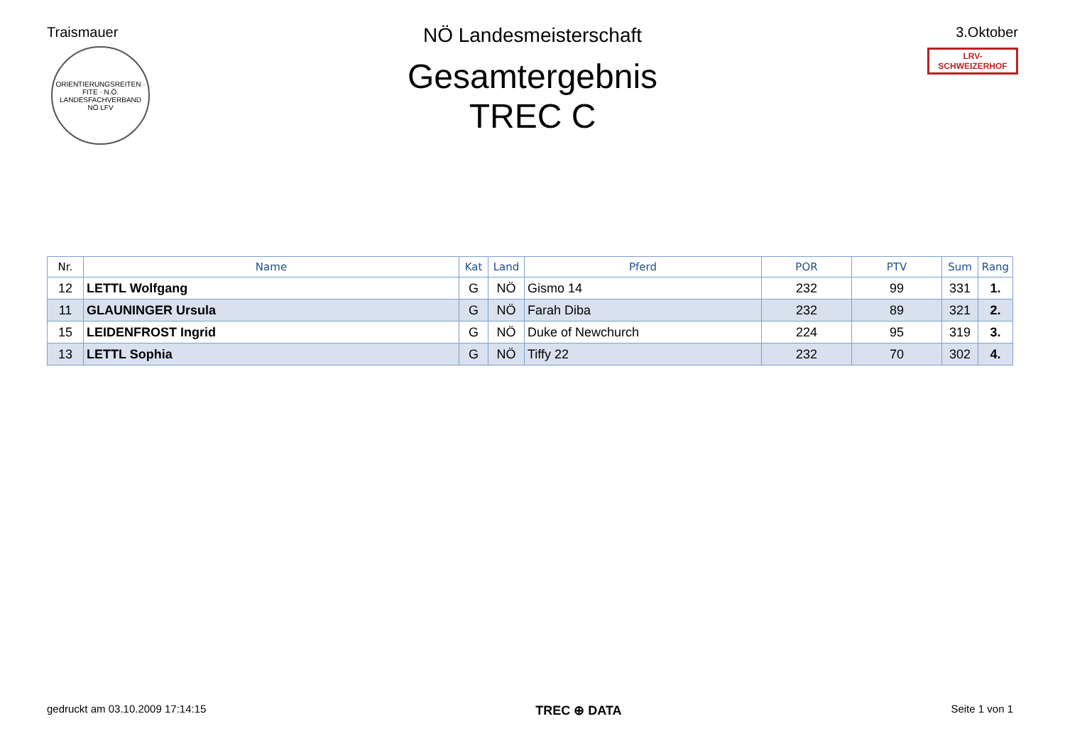Traismauer
ORIENTIERUNGSREITEN · FITE · N.Ö. LANDESFACHVERBAND
NÖ LFV
3.Oktober
LRV-SCHWEIZERHOF
NÖ Landesmeisterschaft
Gesamtergebnis
TREC C
| Nr. | Name | Kat | Land | Pferd | POR | PTV | Sum | Rang |
| --- | --- | --- | --- | --- | --- | --- | --- | --- |
| 12 | LETTL Wolfgang | G | NÖ | Gismo 14 | 232 | 99 | 331 | 1. |
| 11 | GLAUNINGER Ursula | G | NÖ | Farah Diba | 232 | 89 | 321 | 2. |
| 15 | LEIDENFROST Ingrid | G | NÖ | Duke of Newchurch | 224 | 95 | 319 | 3. |
| 13 | LETTL Sophia | G | NÖ | Tiffy 22 | 232 | 70 | 302 | 4. |
gedruckt am 03.10.2009 17:14:15 TREC ⊕ DATA Seite 1 von 1